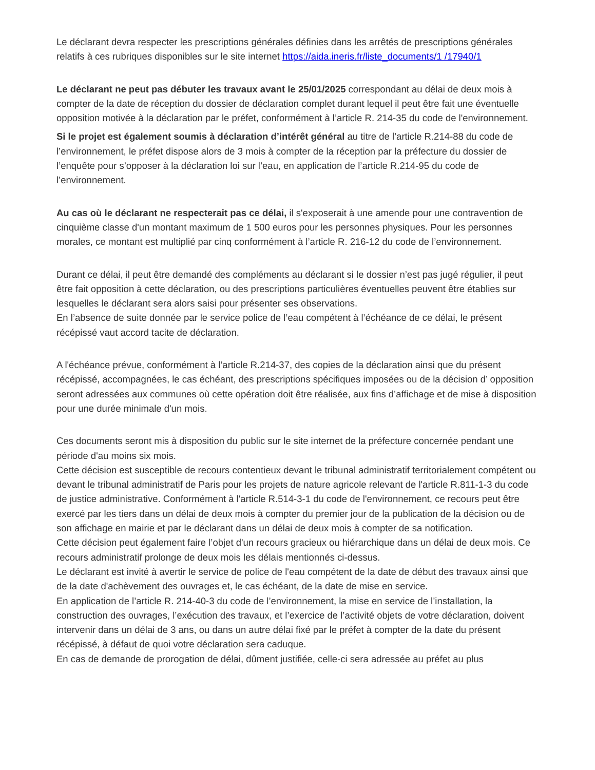Le déclarant devra respecter les prescriptions générales définies dans les arrêtés de prescriptions générales relatifs à ces rubriques disponibles sur le site internet https://aida.ineris.fr/liste_documents/1 /17940/1
Le déclarant ne peut pas débuter les travaux avant le 25/01/2025 correspondant au délai de deux mois à compter de la date de réception du dossier de déclaration complet durant lequel il peut être fait une éventuelle opposition motivée à la déclaration par le préfet, conformément à l’article R. 214-35 du code de l'environnement.
Si le projet est également soumis à déclaration d’intérêt général au titre de l’article R.214-88 du code de l’environnement, le préfet dispose alors de 3 mois à compter de la réception par la préfecture du dossier de l’enquête pour s’opposer à la déclaration loi sur l’eau, en application de l’article R.214-95 du code de l’environnement.
Au cas où le déclarant ne respecterait pas ce délai, il s'exposerait à une amende pour une contravention de cinquième classe d'un montant maximum de 1 500 euros pour les personnes physiques. Pour les personnes morales, ce montant est multiplié par cinq conformément à l’article R. 216-12 du code de l’environnement.
Durant ce délai, il peut être demandé des compléments au déclarant si le dossier n’est pas jugé régulier, il peut être fait opposition à cette déclaration, ou des prescriptions particulières éventuelles peuvent être établies sur lesquelles le déclarant sera alors saisi pour présenter ses observations.
En l’absence de suite donnée par le service police de l’eau compétent à l’échéance de ce délai, le présent récépissé vaut accord tacite de déclaration.
A l'échéance prévue, conformément à l’article R.214-37, des copies de la déclaration ainsi que du présent récépissé, accompagnées, le cas échéant, des prescriptions spécifiques imposées ou de la décision d’ opposition seront adressées aux communes où cette opération doit être réalisée, aux fins d’affichage et de mise à disposition pour une durée minimale d'un mois.
Ces documents seront mis à disposition du public sur le site internet de la préfecture concernée pendant une période d'au moins six mois.
Cette décision est susceptible de recours contentieux devant le tribunal administratif territorialement compétent ou devant le tribunal administratif de Paris pour les projets de nature agricole relevant de l'article R.811-1-3 du code de justice administrative. Conformément à l'article R.514-3-1 du code de l'environnement, ce recours peut être exercé par les tiers dans un délai de deux mois à compter du premier jour de la publication de la décision ou de son affichage en mairie et par le déclarant dans un délai de deux mois à compter de sa notification.
Cette décision peut également faire l’objet d'un recours gracieux ou hiérarchique dans un délai de deux mois. Ce recours administratif prolonge de deux mois les délais mentionnés ci-dessus.
Le déclarant est invité à avertir le service de police de l'eau compétent de la date de début des travaux ainsi que de la date d'achèvement des ouvrages et, le cas échéant, de la date de mise en service.
En application de l’article R. 214-40-3 du code de l’environnement, la mise en service de l’installation, la construction des ouvrages, l’exécution des travaux, et l’exercice de l’activité objets de votre déclaration, doivent intervenir dans un délai de 3 ans, ou dans un autre délai fixé par le préfet à compter de la date du présent récépissé, à défaut de quoi votre déclaration sera caduque.
En cas de demande de prorogation de délai, dûment justifiée, celle-ci sera adressée au préfet au plus